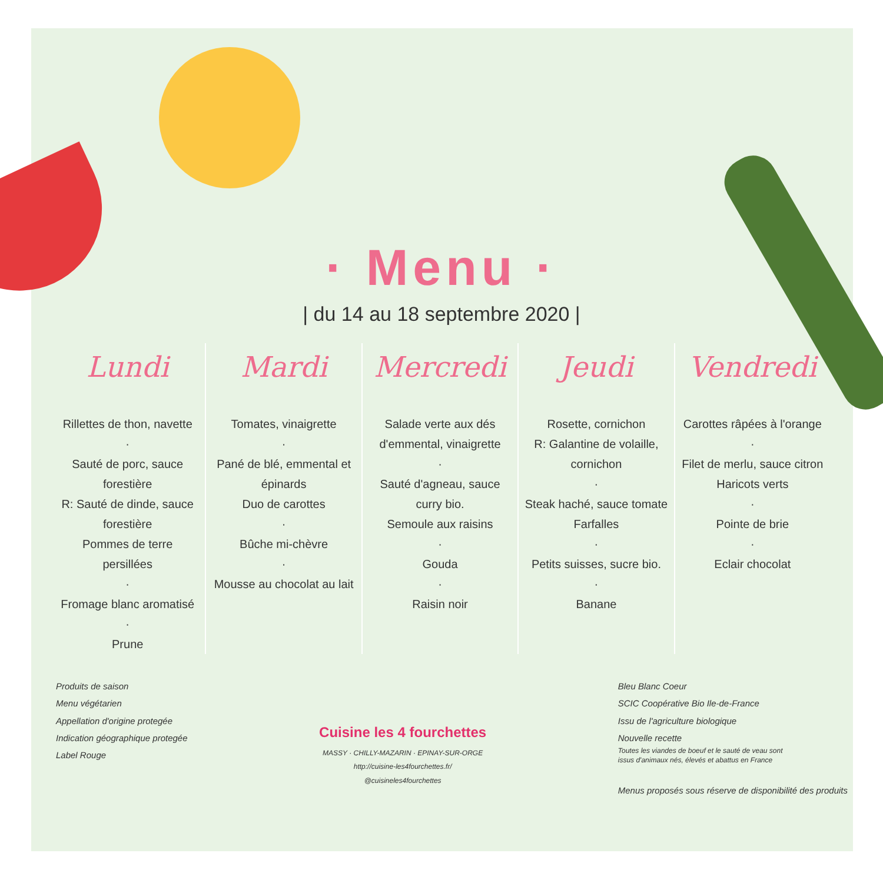· Menu ·
| du 14 au 18 septembre 2020 |
Lundi
Rillettes de thon, navette
·
Sauté de porc, sauce forestière
R: Sauté de dinde, sauce forestière
Pommes de terre persillées
·
Fromage blanc aromatisé
·
Prune
Mardi
Tomates, vinaigrette
·
Pané de blé, emmental et épinards
Duo de carottes
·
Bûche mi-chèvre
·
Mousse au chocolat au lait
Mercredi
Salade verte aux dés d'emmental, vinaigrette
·
Sauté d'agneau, sauce curry bio.
Semoule aux raisins
·
Gouda
·
Raisin noir
Jeudi
Rosette, cornichon
R: Galantine de volaille, cornichon
·
Steak haché, sauce tomate
Farfalles
·
Petits suisses, sucre bio.
·
Banane
Vendredi
Carottes râpées à l'orange
·
Filet de merlu, sauce citron
Haricots verts
·
Pointe de brie
·
Eclair chocolat
Produits de saison
Menu végétarien
Appellation d'origine protegée
Indication géographique protegée
Label Rouge
Cuisine les 4 fourchettes
MASSY · CHILLY-MAZARIN · EPINAY-SUR-ORGE
http://cuisine-les4fourchettes.fr/
@cuisineles4fourchettes
Bleu Blanc Coeur
SCIC Coopérative Bio Ile-de-France
Issu de l'agriculture biologique
Nouvelle recette
Toutes les viandes de boeuf et le sauté de veau sont
issus d'animaux nés, élevés et abattus en France
Menus proposés sous réserve de disponibilité des produits